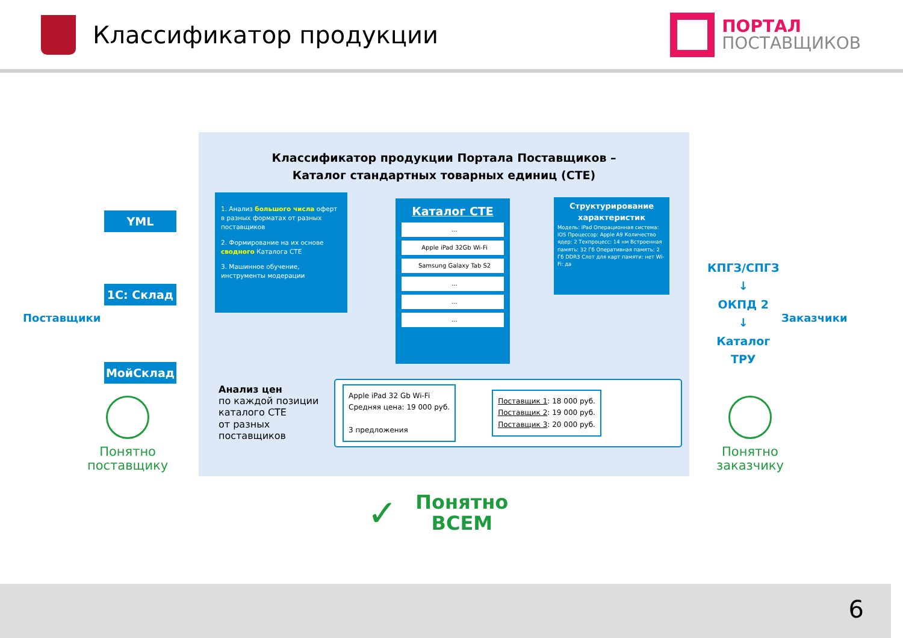Классификатор продукции
ПОРТАЛ
ПОСТАВЩИКОВ
Поставщики
YML
1С: Склад
МойСклад
Классификатор продукции Портала Поставщиков –
Каталог стандартных товарных единиц (СТЕ)
1. Анализ большого числа оферт в разных форматах от разных поставщиков
2. Формирование на их основе сводного Каталога СТЕ
3. Машинное обучение, инструменты модерации
Каталог СТЕ
...
Apple iPad 32Gb Wi-Fi
Samsung Galaxy Tab S2
...
...
...
Структурирование характеристик
Модель: iPad Операционная система: iOS Процессор: Apple A9 Количество ядер: 2 Техпроцесс: 14 нм Встроенная память: 32 Гб Оперативная память: 2 Гб DDR3 Слот для карт памяти: нет Wi-Fi: да
Анализ цен
по каждой позиции
каталого СТЕ
от разных
поставщиков
Apple iPad 32 Gb Wi-Fi
Средняя цена: 19 000 руб.
3 предложения
Поставщик 1: 18 000 руб.
Поставщик 2: 19 000 руб.
Поставщик 3: 20 000 руб.
КПГЗ/СПГЗ
↓
ОКПД 2
↓
Каталог
ТРУ
Заказчики
Понятно
поставщику
Понятно
заказчику
✓ Понятно
ВСЕМ
6